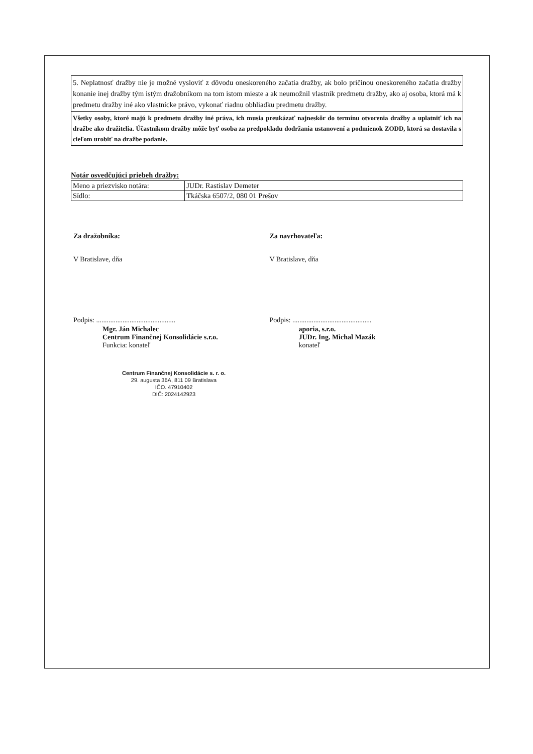5. Neplatnosť dražby nie je možné vysloviť z dôvodu oneskoreného začatia dražby, ak bolo príčinou oneskoreného začatia dražby konanie inej dražby tým istým dražobníkom na tom istom mieste a ak neumožnil vlastník predmetu dražby, ako aj osoba, ktorá má k predmetu dražby iné ako vlastnícke právo, vykonať riadnu obhliadku predmetu dražby.
Všetky osoby, ktoré majú k predmetu dražby iné práva, ich musia preukázať najneskôr do termínu otvorenia dražby a uplatniť ich na dražbe ako dražitelia. Účastníkom dražby môže byť osoba za predpokladu dodržania ustanovení a podmienok ZODD, ktorá sa dostavila s cieľom urobiť na dražbe podanie.
Notár osvedčujúci priebeh dražby:
| Meno a priezvisko notára: | JUDr. Rastislav Demeter |
| Sídlo: | Tkáčska 6507/2, 080 01 Prešov |
Za dražobníka:
V Bratislave, dňa
Podpis: .............................................
Mgr. Ján Michalec
Centrum Finančnej Konsolidácie s.r.o.
Funkcia: konateľ
Centrum Finančnej Konsolidácie s. r. o.
29. augusta 36A, 811 09 Bratislava
IČO. 47910402
DIČ: 2024142923
Za navrhovateľa:
V Bratislave, dňa
Podpis: .............................................
aporia, s.r.o.
JUDr. Ing. Michal Mazák
konateľ